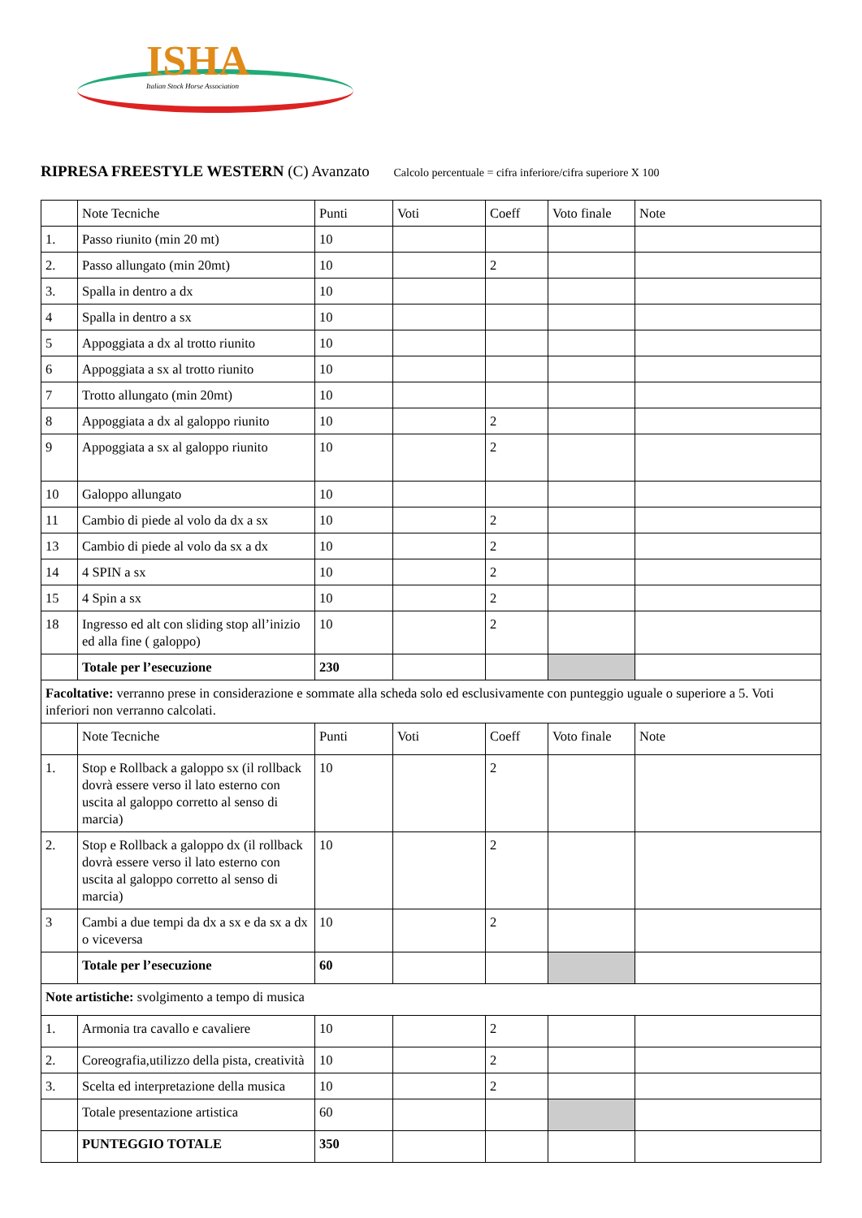ISHA
Italian Stock Horse Association
RIPRESA FREESTYLE WESTERN (C) Avanzato Calcolo percentuale = cifra inferiore/cifra superiore X 100
| | Note Tecniche | Punti | Voti | Coeff | Voto finale | Note |
| 1. | Passo riunito (min 20 mt) | 10 | | | | |
| 2. | Passo allungato (min 20mt) | 10 | | 2 | | |
| 3. | Spalla in dentro a dx | 10 | | | | |
| 4 | Spalla in dentro a sx | 10 | | | | |
| 5 | Appoggiata a dx al trotto riunito | 10 | | | | |
| 6 | Appoggiata a sx al trotto riunito | 10 | | | | |
| 7 | Trotto allungato (min 20mt) | 10 | | | | |
| 8 | Appoggiata a dx al galoppo riunito | 10 | | 2 | | |
| 9 | Appoggiata a sx al galoppo riunito | 10 | | 2 | | |
| 10 | Galoppo allungato | 10 | | | | |
| 11 | Cambio di piede al volo da dx a sx | 10 | | 2 | | |
| 13 | Cambio di piede al volo da sx a dx | 10 | | 2 | | |
| 14 | 4 SPIN a sx | 10 | | 2 | | |
| 15 | 4 Spin a sx | 10 | | 2 | | |
| 18 | Ingresso ed alt con sliding stop all’inizio ed alla fine ( galoppo) | 10 | | 2 | | |
| | Totale per l’esecuzione | 230 | | | | |
| Facoltative: verranno prese in considerazione e sommate alla scheda solo ed esclusivamente con punteggio uguale o superiore a 5. Voti inferiori non verranno calcolati. | | | | | | |
| | Note Tecniche | Punti | Voti | Coeff | Voto finale | Note |
| 1. | Stop e Rollback a galoppo sx (il rollback dovrà essere verso il lato esterno con uscita al galoppo corretto al senso di marcia) | 10 | | 2 | | |
| 2. | Stop e Rollback a galoppo dx (il rollback dovrà essere verso il lato esterno con uscita al galoppo corretto al senso di marcia) | 10 | | 2 | | |
| 3 | Cambi a due tempi da dx a sx e da sx a dx o viceversa | 10 | | 2 | | |
| | Totale per l’esecuzione | 60 | | | | |
| Note artistiche: svolgimento a tempo di musica | | | | | | |
| 1. | Armonia tra cavallo e cavaliere | 10 | | 2 | | |
| 2. | Coreografia,utilizzo della pista, creatività | 10 | | 2 | | |
| 3. | Scelta ed interpretazione della musica | 10 | | 2 | | |
| | Totale presentazione artistica | 60 | | | | |
| | PUNTEGGIO TOTALE | 350 | | | | |